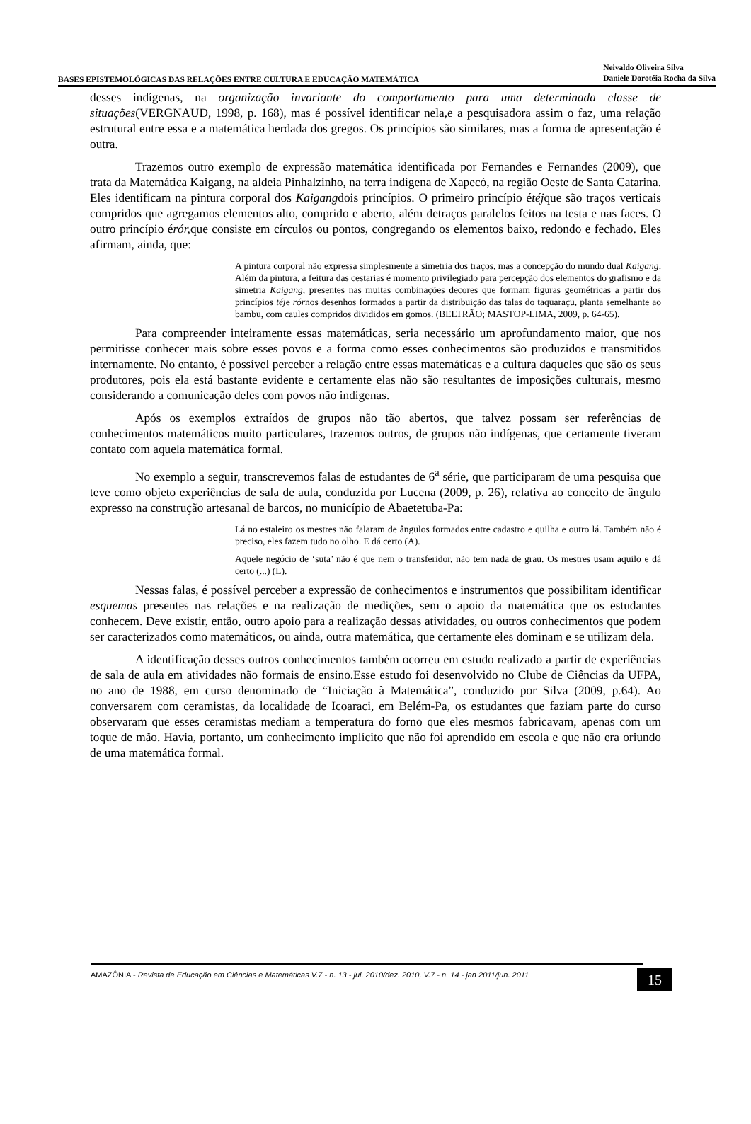BASES EPISTEMOLÓGICAS DAS RELAÇÕES ENTRE CULTURA E EDUCAÇÃO MATEMÁTICA
Neivaldo Oliveira Silva
Daniele Dorotéia Rocha da Silva
desses indígenas, na organização invariante do comportamento para uma determinada classe de situações(VERGNAUD, 1998, p. 168), mas é possível identificar nela,e a pesquisadora assim o faz, uma relação estrutural entre essa e a matemática herdada dos gregos. Os princípios são similares, mas a forma de apresentação é outra.
Trazemos outro exemplo de expressão matemática identificada por Fernandes e Fernandes (2009), que trata da Matemática Kaigang, na aldeia Pinhalzinho, na terra indígena de Xapecó, na região Oeste de Santa Catarina. Eles identificam na pintura corporal dos Kaigangdois princípios. O primeiro princípio étéjque são traços verticais compridos que agregamos elementos alto, comprido e aberto, além detraços paralelos feitos na testa e nas faces. O outro princípio érór, que consiste em círculos ou pontos, congregando os elementos baixo, redondo e fechado. Eles afirmam, ainda, que:
A pintura corporal não expressa simplesmente a simetria dos traços, mas a concepção do mundo dual Kaigang. Além da pintura, a feitura das cestarias é momento privilegiado para percepção dos elementos do grafismo e da simetria Kaigang, presentes nas muitas combinações decores que formam figuras geométricas a partir dos princípios téje rórnos desenhos formados a partir da distribuição das talas do taquaraçu, planta semelhante ao bambu, com caules compridos divididos em gomos. (BELTRÃO; MASTOP-LIMA, 2009, p. 64-65).
Para compreender inteiramente essas matemáticas, seria necessário um aprofundamento maior, que nos permitisse conhecer mais sobre esses povos e a forma como esses conhecimentos são produzidos e transmitidos internamente. No entanto, é possível perceber a relação entre essas matemáticas e a cultura daqueles que são os seus produtores, pois ela está bastante evidente e certamente elas não são resultantes de imposições culturais, mesmo considerando a comunicação deles com povos não indígenas.
Após os exemplos extraídos de grupos não tão abertos, que talvez possam ser referências de conhecimentos matemáticos muito particulares, trazemos outros, de grupos não indígenas, que certamente tiveram contato com aquela matemática formal.
No exemplo a seguir, transcrevemos falas de estudantes de 6<sup>a</sup> série, que participaram de uma pesquisa que teve como objeto experiências de sala de aula, conduzida por Lucena (2009, p. 26), relativa ao conceito de ângulo expresso na construção artesanal de barcos, no município de Abaetetuba-Pa:
Lá no estaleiro os mestres não falaram de ângulos formados entre cadastro e quilha e outro lá. Também não é preciso, eles fazem tudo no olho. E dá certo (A).
Aquele negócio de ‘suta’ não é que nem o transferidor, não tem nada de grau. Os mestres usam aquilo e dá certo (...) (L).
Nessas falas, é possível perceber a expressão de conhecimentos e instrumentos que possibilitam identificar esquemas presentes nas relações e na realização de medições, sem o apoio da matemática que os estudantes conhecem. Deve existir, então, outro apoio para a realização dessas atividades, ou outros conhecimentos que podem ser caracterizados como matemáticos, ou ainda, outra matemática, que certamente eles dominam e se utilizam dela.
A identificação desses outros conhecimentos também ocorreu em estudo realizado a partir de experiências de sala de aula em atividades não formais de ensino.Esse estudo foi desenvolvido no Clube de Ciências da UFPA, no ano de 1988, em curso denominado de “Iniciação à Matemática”, conduzido por Silva (2009, p.64). Ao conversarem com ceramistas, da localidade de Icoaraci, em Belém-Pa, os estudantes que faziam parte do curso observaram que esses ceramistas mediam a temperatura do forno que eles mesmos fabricavam, apenas com um toque de mão. Havia, portanto, um conhecimento implícito que não foi aprendido em escola e que não era oriundo de uma matemática formal.
AMAZÔNIA - Revista de Educação em Ciências e Matemáticas V.7 - n. 13 - jul. 2010/dez. 2010, V.7 - n. 14 - jan 2011/jun. 2011
15